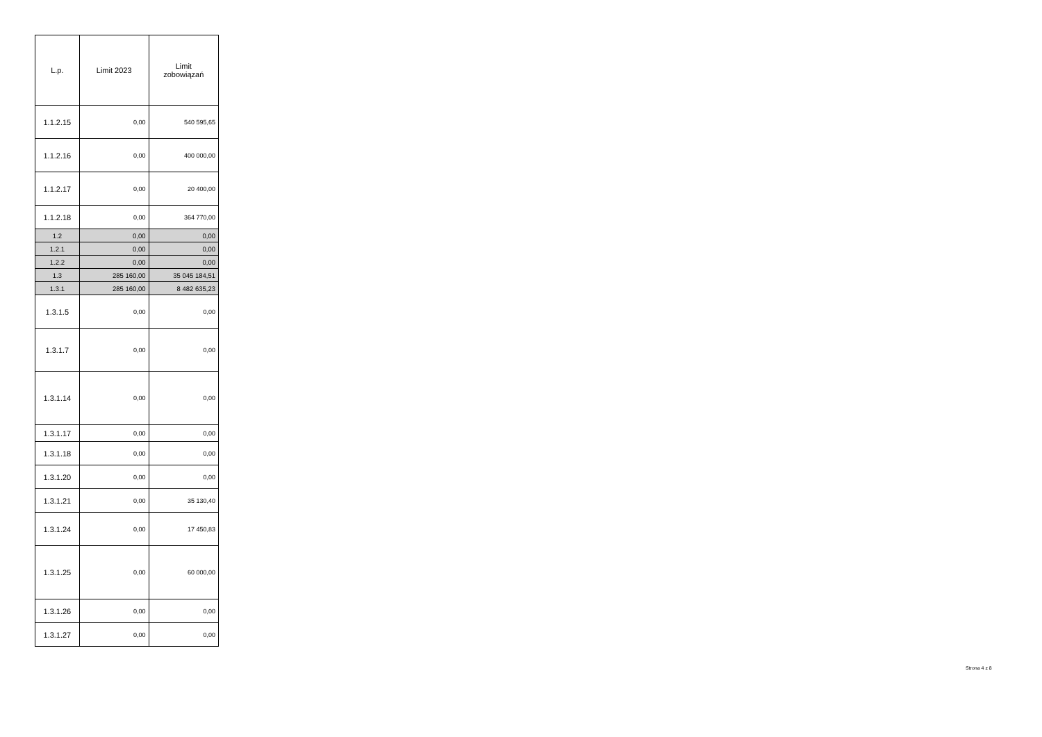| L.p. | Limit 2023 | Limit zobowiązań |
| --- | --- | --- |
| 1.1.2.15 | 0,00 | 540 595,65 |
| 1.1.2.16 | 0,00 | 400 000,00 |
| 1.1.2.17 | 0,00 | 20 400,00 |
| 1.1.2.18 | 0,00 | 364 770,00 |
| 1.2 | 0,00 | 0,00 |
| 1.2.1 | 0,00 | 0,00 |
| 1.2.2 | 0,00 | 0,00 |
| 1.3 | 285 160,00 | 35 045 184,51 |
| 1.3.1 | 285 160,00 | 8 482 635,23 |
| 1.3.1.5 | 0,00 | 0,00 |
| 1.3.1.7 | 0,00 | 0,00 |
| 1.3.1.14 | 0,00 | 0,00 |
| 1.3.1.17 | 0,00 | 0,00 |
| 1.3.1.18 | 0,00 | 0,00 |
| 1.3.1.20 | 0,00 | 0,00 |
| 1.3.1.21 | 0,00 | 35 130,40 |
| 1.3.1.24 | 0,00 | 17 450,83 |
| 1.3.1.25 | 0,00 | 60 000,00 |
| 1.3.1.26 | 0,00 | 0,00 |
| 1.3.1.27 | 0,00 | 0,00 |
Strona 4 z 8